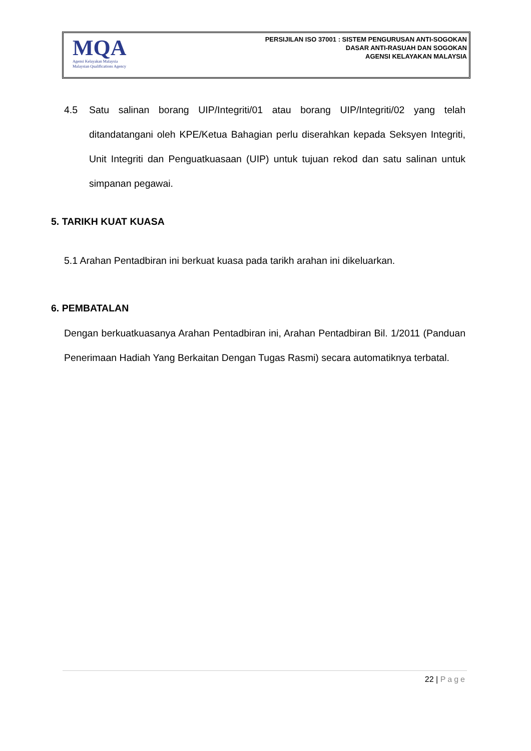MQA
Agensi Kelayakan Malaysia
Malaysian Qualifications Agency
PERSIJILAN ISO 37001 : SISTEM PENGURUSAN ANTI-SOGOKAN
DASAR ANTI-RASUAH DAN SOGOKAN
AGENSI KELAYAKAN MALAYSIA
4.5 Satu salinan borang UIP/Integriti/01 atau borang UIP/Integriti/02 yang telah ditandatangani oleh KPE/Ketua Bahagian perlu diserahkan kepada Seksyen Integriti, Unit Integriti dan Penguatkuasaan (UIP) untuk tujuan rekod dan satu salinan untuk simpanan pegawai.
5. TARIKH KUAT KUASA
5.1 Arahan Pentadbiran ini berkuat kuasa pada tarikh arahan ini dikeluarkan.
6. PEMBATALAN
Dengan berkuatkuasanya Arahan Pentadbiran ini, Arahan Pentadbiran Bil. 1/2011 (Panduan Penerimaan Hadiah Yang Berkaitan Dengan Tugas Rasmi) secara automatiknya terbatal.
22 | Page